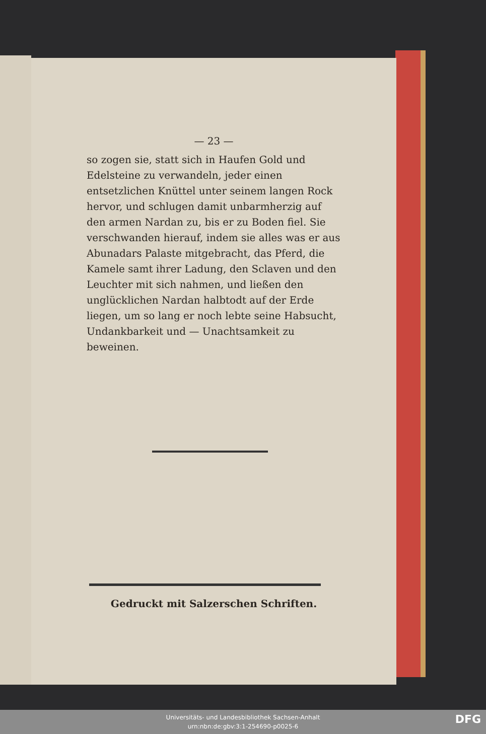— 23 —
so zogen sie, statt sich in Haufen Gold und Edelsteine zu verwandeln, jeder einen entsetzlichen Knüttel unter seinem langen Rock hervor, und schlugen damit unbarmherzig auf den armen Nardan zu, bis er zu Boden fiel. Sie verschwanden hierauf, indem sie alles was er aus Abunadars Palaste mitgebracht, das Pferd, die Kamele samt ihrer Ladung, den Sclaven und den Leuchter mit sich nahmen, und ließen den unglücklichen Nardan halbtodt auf der Erde liegen, um so lang er noch lebte seine Habsucht, Undankbarkeit und — Unachtsamkeit zu beweinen.
Gedruckt mit Salzerschen Schriften.
Universitäts- und Landesbibliothek Sachsen-Anhalt
urn:nbn:de:gbv:3:1-254690-p0025-6
DFG